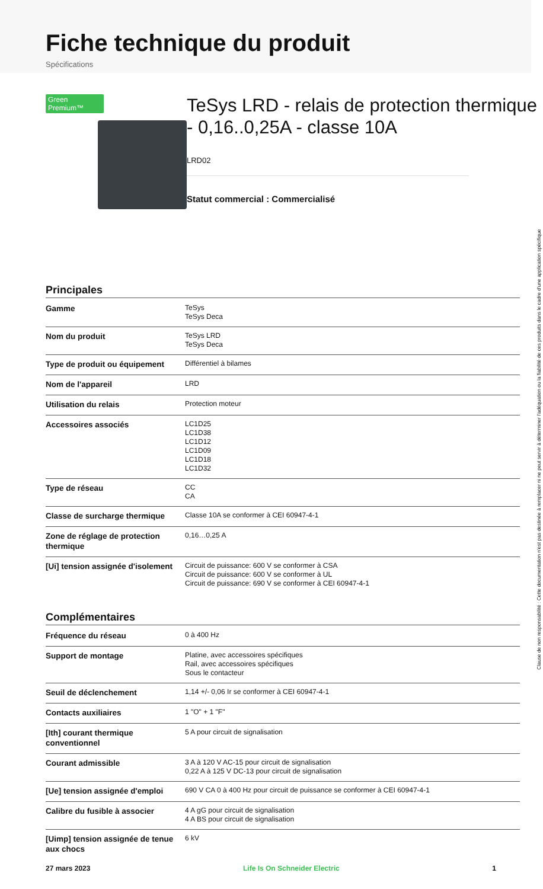Fiche technique du produit
Spécifications
Green Premium™
TeSys LRD - relais de protection thermique - 0,16..0,25A - classe 10A
LRD02
Statut commercial : Commercialisé
Principales
| Gamme | TeSys TeSys Deca |
| Nom du produit | TeSys LRD TeSys Deca |
| Type de produit ou équipement | Différentiel à bilames |
| Nom de l'appareil | LRD |
| Utilisation du relais | Protection moteur |
| Accessoires associés | LC1D25 LC1D38 LC1D12 LC1D09 LC1D18 LC1D32 |
| Type de réseau | CC CA |
| Classe de surcharge thermique | Classe 10A se conformer à CEI 60947-4-1 |
| Zone de réglage de protection thermique | 0,16…0,25 A |
| [Ui] tension assignée d'isolement | Circuit de puissance: 600 V se conformer à CSA Circuit de puissance: 600 V se conformer à UL Circuit de puissance: 690 V se conformer à CEI 60947-4-1 |
Complémentaires
| Fréquence du réseau | 0 à 400 Hz |
| Support de montage | Platine, avec accessoires spécifiques Rail, avec accessoires spécifiques Sous le contacteur |
| Seuil de déclenchement | 1,14 +/- 0,06 Ir se conformer à CEI 60947-4-1 |
| Contacts auxiliaires | 1 "O" + 1 "F" |
| [Ith] courant thermique conventionnel | 5 A pour circuit de signalisation |
| Courant admissible | 3 A à 120 V AC-15 pour circuit de signalisation 0,22 A à 125 V DC-13 pour circuit de signalisation |
| [Ue] tension assignée d'emploi | 690 V CA 0 à 400 Hz pour circuit de puissance se conformer à CEI 60947-4-1 |
| Calibre du fusible à associer | 4 A gG pour circuit de signalisation 4 A BS pour circuit de signalisation |
| [Uimp] tension assignée de tenue aux chocs | 6 kV |
Clause de non responsabilité : Cette documentation n'est pas destinée à remplacer ni ne peut servir à déterminer l'adéquation ou la fiabilité de ces produits dans le cadre d'une application spécifique
27 mars 2023 Life Is On Schneider Electric 1